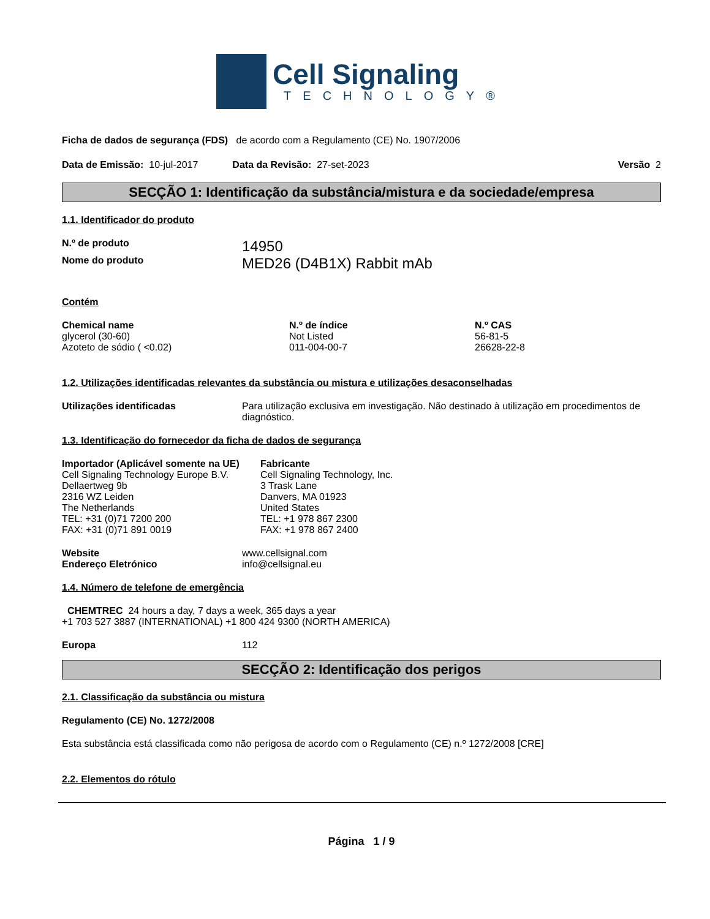Cell Signaling
TECHNOLOGY®
Ficha de dados de segurança (FDS) de acordo com a Regulamento (CE) No. 1907/2006
Data de Emissão: 10-jul-2017 Data da Revisão: 27-set-2023 Versão 2
SECÇÃO 1: Identificação da substância/mistura e da sociedade/empresa
1.1. Identificador do produto
N.º de produto 14950
Nome do produto MED26 (D4B1X) Rabbit mAb
Contém
| Chemical name | N.º de índice | N.º CAS |
| --- | --- | --- |
| glycerol (30-60) | Not Listed | 56-81-5 |
| Azoteto de sódio ( <0.02) | 011-004-00-7 | 26628-22-8 |
1.2. Utilizações identificadas relevantes da substância ou mistura e utilizações desaconselhadas
Utilizações identificadas Para utilização exclusiva em investigação. Não destinado à utilização em procedimentos de diagnóstico.
1.3. Identificação do fornecedor da ficha de dados de segurança
Importador (Aplicável somente na UE)
Cell Signaling Technology Europe B.V.
Dellaertweg 9b
2316 WZ Leiden
The Netherlands
TEL: +31 (0)71 7200 200
FAX: +31 (0)71 891 0019
Fabricante
Cell Signaling Technology, Inc.
3 Trask Lane
Danvers, MA 01923
United States
TEL: +1 978 867 2300
FAX: +1 978 867 2400
Website www.cellsignal.com
Endereço Eletrónico info@cellsignal.eu
1.4. Número de telefone de emergência
CHEMTREC 24 hours a day, 7 days a week, 365 days a year
+1 703 527 3887 (INTERNATIONAL) +1 800 424 9300 (NORTH AMERICA)
Europa 112
SECÇÃO 2: Identificação dos perigos
2.1. Classificação da substância ou mistura
Regulamento (CE) No. 1272/2008
Esta substância está classificada como não perigosa de acordo com o Regulamento (CE) n.º 1272/2008 [CRE]
2.2. Elementos do rótulo
Página 1 / 9